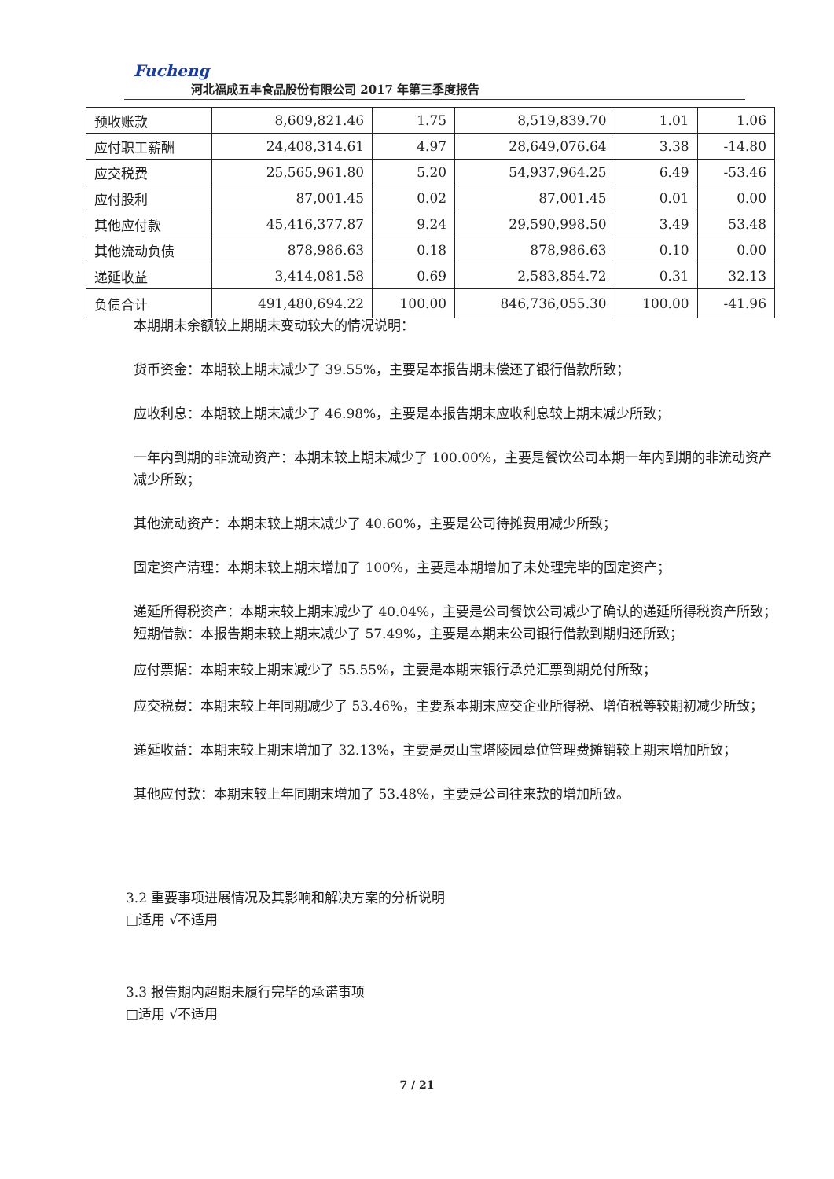Fucheng
河北福成五丰食品股份有限公司 2017 年第三季度报告
| 预收账款 | 8,609,821.46 | 1.75 | 8,519,839.70 | 1.01 | 1.06 |
| 应付职工薪酬 | 24,408,314.61 | 4.97 | 28,649,076.64 | 3.38 | -14.80 |
| 应交税费 | 25,565,961.80 | 5.20 | 54,937,964.25 | 6.49 | -53.46 |
| 应付股利 | 87,001.45 | 0.02 | 87,001.45 | 0.01 | 0.00 |
| 其他应付款 | 45,416,377.87 | 9.24 | 29,590,998.50 | 3.49 | 53.48 |
| 其他流动负债 | 878,986.63 | 0.18 | 878,986.63 | 0.10 | 0.00 |
| 递延收益 | 3,414,081.58 | 0.69 | 2,583,854.72 | 0.31 | 32.13 |
| 负债合计 | 491,480,694.22 | 100.00 | 846,736,055.30 | 100.00 | -41.96 |
本期期末余额较上期期末变动较大的情况说明：
货币资金：本期较上期末减少了 39.55%，主要是本报告期末偿还了银行借款所致；
应收利息：本期较上期末减少了 46.98%，主要是本报告期末应收利息较上期末减少所致；
一年内到期的非流动资产：本期末较上期末减少了 100.00%，主要是餐饮公司本期一年内到期的非流动资产减少所致；
其他流动资产：本期末较上期末减少了 40.60%，主要是公司待摊费用减少所致；
固定资产清理：本期末较上期末增加了 100%，主要是本期增加了未处理完毕的固定资产；
递延所得税资产：本期末较上期末减少了 40.04%，主要是公司餐饮公司减少了确认的递延所得税资产所致；
短期借款：本报告期末较上期末减少了 57.49%，主要是本期末公司银行借款到期归还所致；
应付票据：本期末较上期末减少了 55.55%，主要是本期末银行承兑汇票到期兑付所致；
应交税费：本期末较上年同期减少了 53.46%，主要系本期末应交企业所得税、增值税等较期初减少所致；
递延收益：本期末较上期末增加了 32.13%，主要是灵山宝塔陵园墓位管理费摊销较上期末增加所致；
其他应付款：本期末较上年同期末增加了 53.48%，主要是公司往来款的增加所致。
3.2 重要事项进展情况及其影响和解决方案的分析说明
□适用 √不适用
3.3 报告期内超期未履行完毕的承诺事项
□适用 √不适用
7 / 21